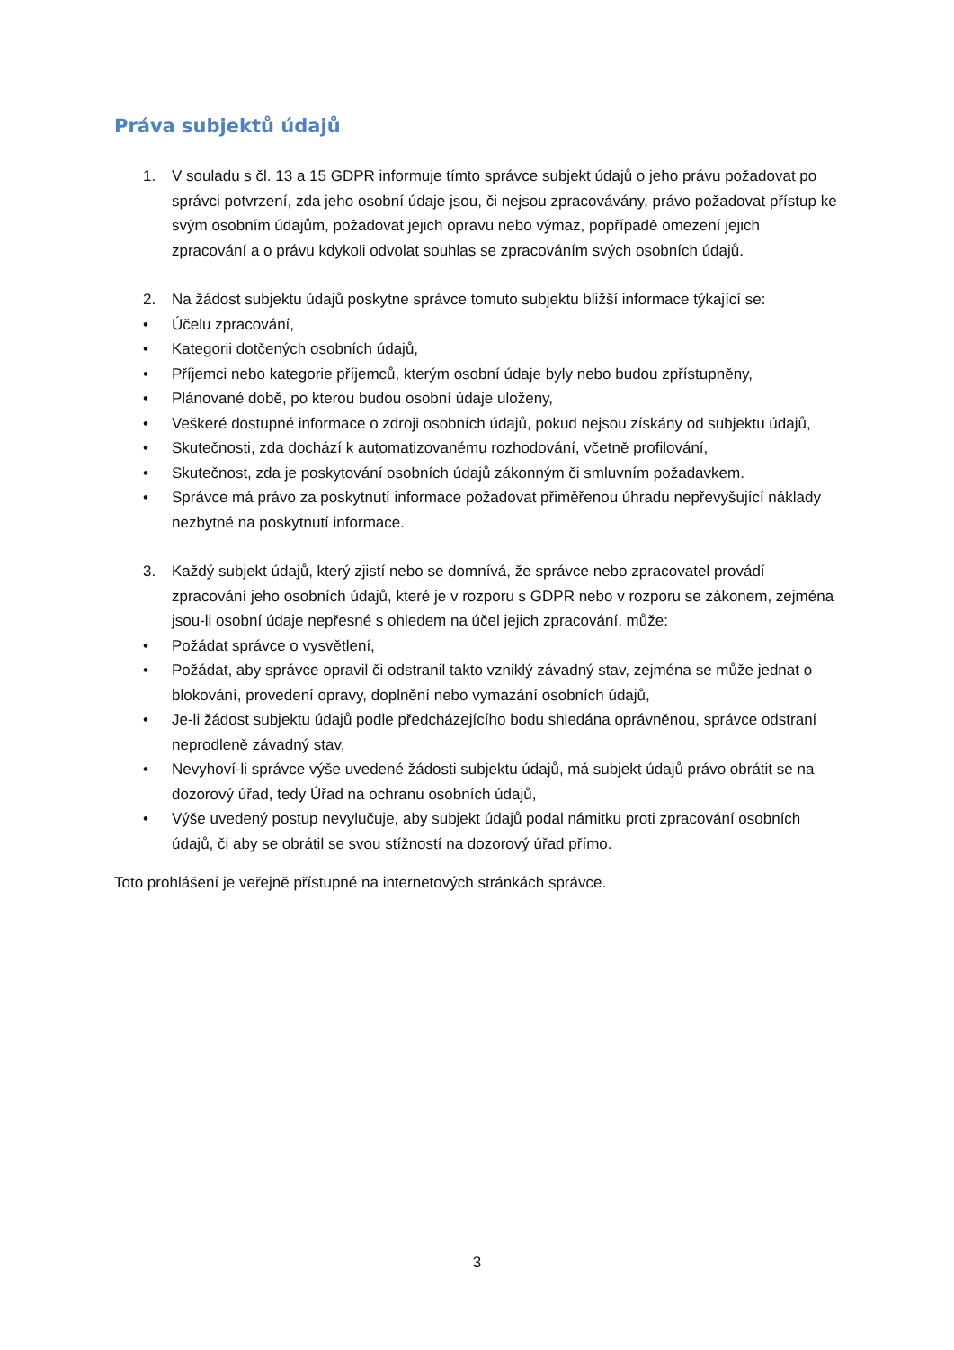Práva subjektů údajů
1. V souladu s čl. 13 a 15 GDPR informuje tímto správce subjekt údajů o jeho právu požadovat po správci potvrzení, zda jeho osobní údaje jsou, či nejsou zpracovávány, právo požadovat přístup ke svým osobním údajům, požadovat jejich opravu nebo výmaz, popřípadě omezení jejich zpracování a o právu kdykoli odvolat souhlas se zpracováním svých osobních údajů.
2. Na žádost subjektu údajů poskytne správce tomuto subjektu bližší informace týkající se:
• Účelu zpracování,
• Kategorii dotčených osobních údajů,
• Příjemci nebo kategorie příjemců, kterým osobní údaje byly nebo budou zpřístupněny,
• Plánované době, po kterou budou osobní údaje uloženy,
• Veškeré dostupné informace o zdroji osobních údajů, pokud nejsou získány od subjektu údajů,
• Skutečnosti, zda dochází k automatizovanému rozhodování, včetně profilování,
• Skutečnost, zda je poskytování osobních údajů zákonným či smluvním požadavkem.
• Správce má právo za poskytnutí informace požadovat přiměřenou úhradu nepřevyšující náklady nezbytné na poskytnutí informace.
3. Každý subjekt údajů, který zjistí nebo se domnívá, že správce nebo zpracovatel provádí zpracování jeho osobních údajů, které je v rozporu s GDPR nebo v rozporu se zákonem, zejména jsou-li osobní údaje nepřesné s ohledem na účel jejich zpracování, může:
• Požádat správce o vysvětlení,
• Požádat, aby správce opravil či odstranil takto vzniklý závadný stav, zejména se může jednat o blokování, provedení opravy, doplnění nebo vymazání osobních údajů,
• Je-li žádost subjektu údajů podle předcházejícího bodu shledána oprávněnou, správce odstraní neprodleně závadný stav,
• Nevyhoví-li správce výše uvedené žádosti subjektu údajů, má subjekt údajů právo obrátit se na dozorový úřad, tedy Úřad na ochranu osobních údajů,
• Výše uvedený postup nevylučuje, aby subjekt údajů podal námitku proti zpracování osobních údajů, či aby se obrátil se svou stížností na dozorový úřad přímo.
Toto prohlášení je veřejně přístupné na internetových stránkách správce.
3